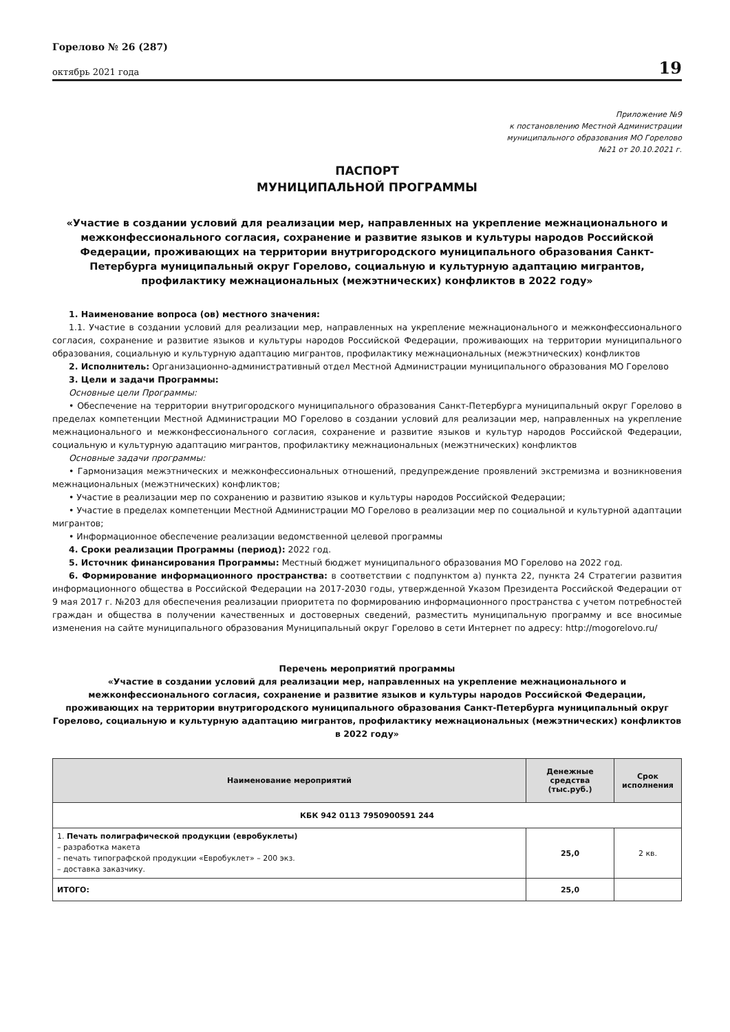Горелово № 26 (287)
октябрь 2021 года
19
Приложение №9
к постановлению Местной Администрации
муниципального образования МО Горелово
№21 от 20.10.2021 г.
ПАСПОРТ
МУНИЦИПАЛЬНОЙ ПРОГРАММЫ
«Участие в создании условий для реализации мер, направленных на укрепление межнационального и межконфессионального согласия, сохранение и развитие языков и культуры народов Российской Федерации, проживающих на территории внутригородского муниципального образования Санкт-Петербурга муниципальный округ Горелово, социальную и культурную адаптацию мигрантов, профилактику межнациональных (межэтнических) конфликтов в 2022 году»
1. Наименование вопроса (ов) местного значения:
1.1. Участие в создании условий для реализации мер, направленных на укрепление межнационального и межконфессионального согласия, сохранение и развитие языков и культуры народов Российской Федерации, проживающих на территории муниципального образования, социальную и культурную адаптацию мигрантов, профилактику межнациональных (межэтнических) конфликтов
2. Исполнитель: Организационно-административный отдел Местной Администрации муниципального образования МО Горелово
3. Цели и задачи Программы:
Основные цели Программы:
• Обеспечение на территории внутригородского муниципального образования Санкт-Петербурга муниципальный округ Горелово в пределах компетенции Местной Администрации МО Горелово в создании условий для реализации мер, направленных на укрепление межнационального и межконфессионального согласия, сохранение и развитие языков и культур народов Российской Федерации, социальную и культурную адаптацию мигрантов, профилактику межнациональных (межэтнических) конфликтов
Основные задачи программы:
• Гармонизация межэтнических и межконфессиональных отношений, предупреждение проявлений экстремизма и возникновения межнациональных (межэтнических) конфликтов;
• Участие в реализации мер по сохранению и развитию языков и культуры народов Российской Федерации;
• Участие в пределах компетенции Местной Администрации МО Горелово в реализации мер по социальной и культурной адаптации мигрантов;
• Информационное обеспечение реализации ведомственной целевой программы
4. Сроки реализации Программы (период): 2022 год.
5. Источник финансирования Программы: Местный бюджет муниципального образования МО Горелово на 2022 год.
6. Формирование информационного пространства: в соответствии с подпунктом а) пункта 22, пункта 24 Стратегии развития информационного общества в Российской Федерации на 2017-2030 годы, утвержденной Указом Президента Российской Федерации от 9 мая 2017 г. №203 для обеспечения реализации приоритета по формированию информационного пространства с учетом потребностей граждан и общества в получении качественных и достоверных сведений, разместить муниципальную программу и все вносимые изменения на сайте муниципального образования Муниципальный округ Горелово в сети Интернет по адресу: http://mogorelovo.ru/
Перечень мероприятий программы
«Участие в создании условий для реализации мер, направленных на укрепление межнационального и межконфессионального согласия, сохранение и развитие языков и культуры народов Российской Федерации, проживающих на территории внутригородского муниципального образования Санкт-Петербурга муниципальный округ Горелово, социальную и культурную адаптацию мигрантов, профилактику межнациональных (межэтнических) конфликтов в 2022 году»
| Наименование мероприятий | Денежные средства (тыс.руб.) | Срок исполнения |
| --- | --- | --- |
| КБК 942 0113 7950900591 244 | | |
| 1. Печать полиграфической продукции (евробуклеты) – разработка макета – печать типографской продукции «Евробуклет» – 200 экз. – доставка заказчику. | 25,0 | 2 кв. |
| ИТОГО: | 25,0 | |